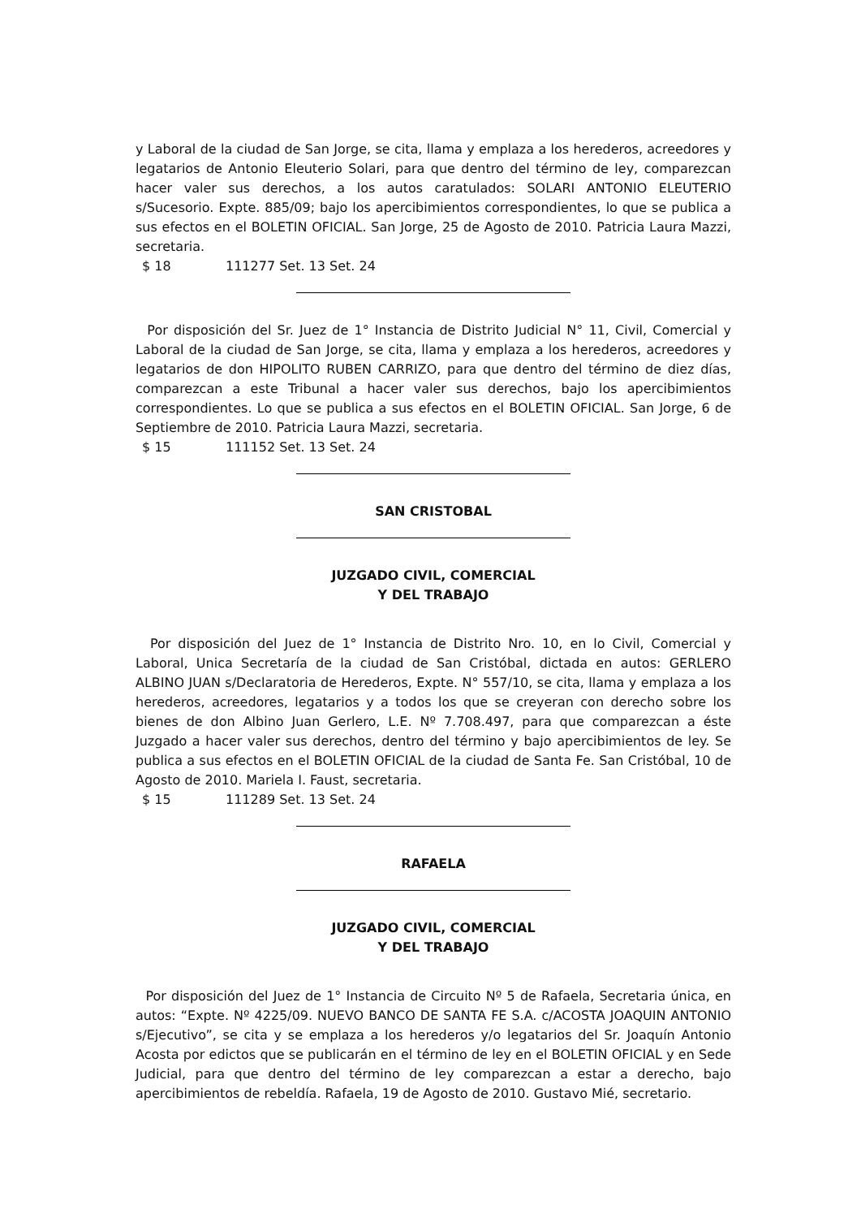y Laboral de la ciudad de San Jorge, se cita, llama y emplaza a los herederos, acreedores y legatarios de Antonio Eleuterio Solari, para que dentro del término de ley, comparezcan hacer valer sus derechos, a los autos caratulados: SOLARI ANTONIO ELEUTERIO s/Sucesorio. Expte. 885/09; bajo los apercibimientos correspondientes, lo que se publica a sus efectos en el BOLETIN OFICIAL. San Jorge, 25 de Agosto de 2010. Patricia Laura Mazzi, secretaria.
$ 18 111277 Set. 13 Set. 24
Por disposición del Sr. Juez de 1° Instancia de Distrito Judicial N° 11, Civil, Comercial y Laboral de la ciudad de San Jorge, se cita, llama y emplaza a los herederos, acreedores y legatarios de don HIPOLITO RUBEN CARRIZO, para que dentro del término de diez días, comparezcan a este Tribunal a hacer valer sus derechos, bajo los apercibimientos correspondientes. Lo que se publica a sus efectos en el BOLETIN OFICIAL. San Jorge, 6 de Septiembre de 2010. Patricia Laura Mazzi, secretaria.
$ 15 111152 Set. 13 Set. 24
SAN CRISTOBAL
JUZGADO CIVIL, COMERCIAL
Y DEL TRABAJO
Por disposición del Juez de 1° Instancia de Distrito Nro. 10, en lo Civil, Comercial y Laboral, Unica Secretaría de la ciudad de San Cristóbal, dictada en autos: GERLERO ALBINO JUAN s/Declaratoria de Herederos, Expte. N° 557/10, se cita, llama y emplaza a los herederos, acreedores, legatarios y a todos los que se creyeran con derecho sobre los bienes de don Albino Juan Gerlero, L.E. Nº 7.708.497, para que comparezcan a éste Juzgado a hacer valer sus derechos, dentro del término y bajo apercibimientos de ley. Se publica a sus efectos en el BOLETIN OFICIAL de la ciudad de Santa Fe. San Cristóbal, 10 de Agosto de 2010. Mariela I. Faust, secretaria.
$ 15 111289 Set. 13 Set. 24
RAFAELA
JUZGADO CIVIL, COMERCIAL
Y DEL TRABAJO
Por disposición del Juez de 1° Instancia de Circuito Nº 5 de Rafaela, Secretaria única, en autos: “Expte. Nº 4225/09. NUEVO BANCO DE SANTA FE S.A. c/ACOSTA JOAQUIN ANTONIO s/Ejecutivo”, se cita y se emplaza a los herederos y/o legatarios del Sr. Joaquín Antonio Acosta por edictos que se publicarán en el término de ley en el BOLETIN OFICIAL y en Sede Judicial, para que dentro del término de ley comparezcan a estar a derecho, bajo apercibimientos de rebeldía. Rafaela, 19 de Agosto de 2010. Gustavo Mié, secretario.